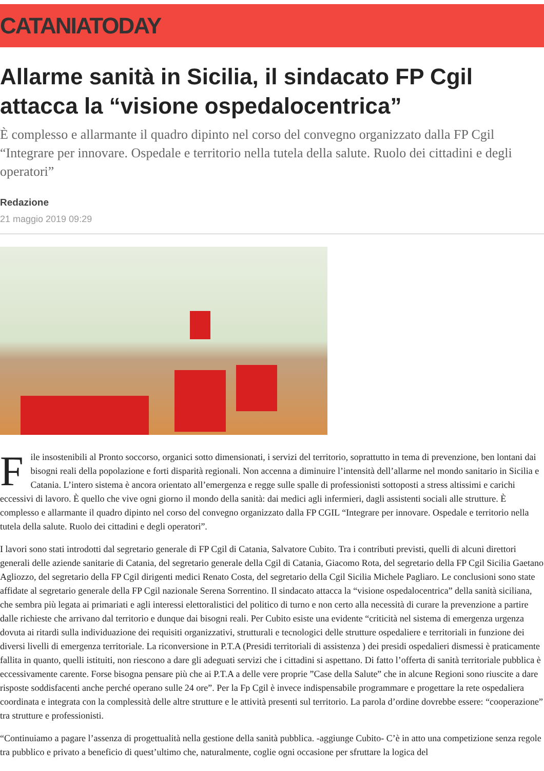CATANIATODAY
Allarme sanità in Sicilia, il sindacato FP Cgil attacca la “visione ospedalocentrica”
È complesso e allarmante il quadro dipinto nel corso del convegno organizzato dalla FP Cgil “Integrare per innovare. Ospedale e territorio nella tutela della salute. Ruolo dei cittadini e degli operatori”
Redazione
21 maggio 2019 09:29
File insostenibili al Pronto soccorso, organici sotto dimensionati, i servizi del territorio, soprattutto in tema di prevenzione, ben lontani dai bisogni reali della popolazione e forti disparità regionali. Non accenna a diminuire l’intensità dell’allarme nel mondo sanitario in Sicilia e Catania. L’intero sistema è ancora orientato all’emergenza e regge sulle spalle di professionisti sottoposti a stress altissimi e carichi eccessivi di lavoro. È quello che vive ogni giorno il mondo della sanità: dai medici agli infermieri, dagli assistenti sociali alle strutture. È complesso e allarmante il quadro dipinto nel corso del convegno organizzato dalla FP CGIL “Integrare per innovare. Ospedale e territorio nella tutela della salute. Ruolo dei cittadini e degli operatori”.
I lavori sono stati introdotti dal segretario generale di FP Cgil di Catania, Salvatore Cubito. Tra i contributi previsti, quelli di alcuni direttori generali delle aziende sanitarie di Catania, del segretario generale della Cgil di Catania, Giacomo Rota, del segretario della FP Cgil Sicilia Gaetano Agliozzo, del segretario della FP Cgil dirigenti medici Renato Costa, del segretario della Cgil Sicilia Michele Pagliaro. Le conclusioni sono state affidate al segretario generale della FP Cgil nazionale Serena Sorrentino. Il sindacato attacca la “visione ospedalocentrica” della sanità siciliana, che sembra più legata ai primariati e agli interessi elettoralistici del politico di turno e non certo alla necessità di curare la prevenzione a partire dalle richieste che arrivano dal territorio e dunque dai bisogni reali. Per Cubito esiste una evidente “criticità nel sistema di emergenza urgenza dovuta ai ritardi sulla individuazione dei requisiti organizzativi, strutturali e tecnologici delle strutture ospedaliere e territoriali in funzione dei diversi livelli di emergenza territoriale. La riconversione in P.T.A (Presidi territoriali di assistenza ) dei presidi ospedalieri dismessi è praticamente fallita in quanto, quelli istituiti, non riescono a dare gli adeguati servizi che i cittadini si aspettano. Di fatto l’offerta di sanità territoriale pubblica è eccessivamente carente. Forse bisogna pensare più che ai P.T.A a delle vere proprie ”Case della Salute” che in alcune Regioni sono riuscite a dare risposte soddisfacenti anche perché operano sulle 24 ore”. Per la Fp Cgil è invece indispensabile programmare e progettare la rete ospedaliera coordinata e integrata con la complessità delle altre strutture e le attività presenti sul territorio. La parola d’ordine dovrebbe essere: “cooperazione” tra strutture e professionisti.
“Continuiamo a pagare l’assenza di progettualità nella gestione della sanità pubblica. -aggiunge Cubito- C’è in atto una competizione senza regole tra pubblico e privato a beneficio di quest’ultimo che, naturalmente, coglie ogni occasione per sfruttare la logica del